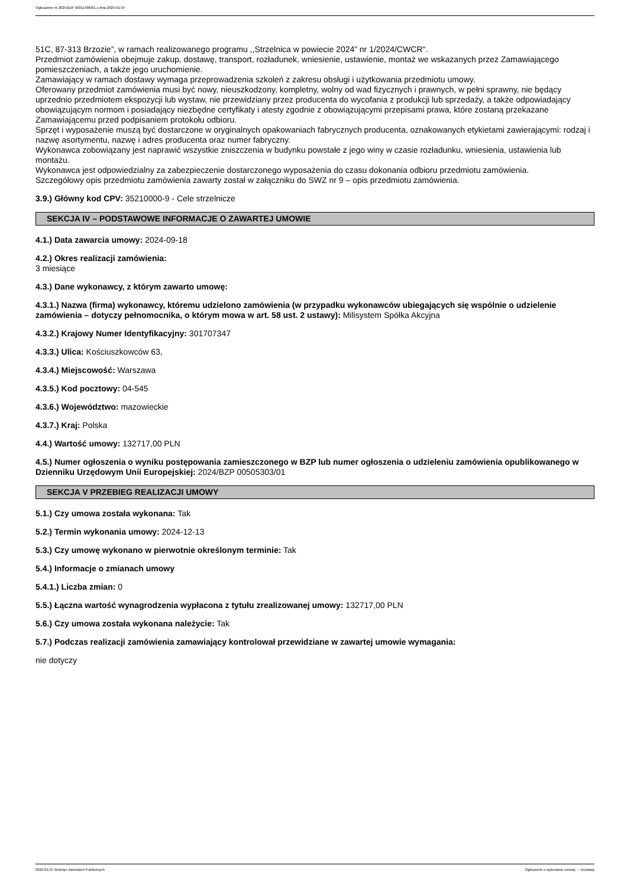Ogłoszenie nr 2025/BZP 00011406/01 z dnia 2025-01-07
51C, 87-313 Brzozie”, w ramach realizowanego programu ,,Strzelnica w powiecie 2024” nr 1/2024/CWCR".
Przedmiot zamówienia obejmuje zakup, dostawę, transport, rozładunek, wniesienie, ustawienie, montaż we wskazanych przez Zamawiającego pomieszczeniach, a także jego uruchomienie.
Zamawiający w ramach dostawy wymaga przeprowadzenia szkoleń z zakresu obsługi i użytkowania przedmiotu umowy.
Oferowany przedmiot zamówienia musi być nowy, nieuszkodzony, kompletny, wolny od wad fizycznych i prawnych, w pełni sprawny, nie będący uprzednio przedmiotem ekspozycji lub wystaw, nie przewidziany przez producenta do wycofania z produkcji lub sprzedaży, a także odpowiadający obowiązującym normom i posiadający niezbędne certyfikaty i atesty zgodnie z obowiązującymi przepisami prawa, które zostaną przekazane Zamawiającemu przed podpisaniem protokołu odbioru.
Sprzęt i wyposażenie muszą być dostarczone w oryginalnych opakowaniach fabrycznych producenta, oznakowanych etykietami zawierającymi: rodzaj i nazwę asortymentu, nazwę i adres producenta oraz numer fabryczny.
Wykonawca zobowiązany jest naprawić wszystkie zniszczenia w budynku powstałe z jego winy w czasie rozładunku, wniesienia, ustawienia lub montażu.
Wykonawca jest odpowiedzialny za zabezpieczenie dostarczonego wyposażenia do czasu dokonania odbioru przedmiotu zamówienia.
Szczegółowy opis przedmiotu zamówienia zawarty został w załączniku do SWZ nr 9 – opis przedmiotu zamówienia.
3.9.) Główny kod CPV: 35210000-9 - Cele strzelnicze
SEKCJA IV – PODSTAWOWE INFORMACJE O ZAWARTEJ UMOWIE
4.1.) Data zawarcia umowy: 2024-09-18
4.2.) Okres realizacji zamówienia:
3 miesiące
4.3.) Dane wykonawcy, z którym zawarto umowę:
4.3.1.) Nazwa (firma) wykonawcy, któremu udzielono zamówienia (w przypadku wykonawców ubiegających się wspólnie o udzielenie zamówienia – dotyczy pełnomocnika, o którym mowa w art. 58 ust. 2 ustawy): Milisystem Spółka Akcyjna
4.3.2.) Krajowy Numer Identyfikacyjny: 301707347
4.3.3.) Ulica: Kościuszkowców 63,
4.3.4.) Miejscowość: Warszawa
4.3.5.) Kod pocztowy: 04-545
4.3.6.) Województwo: mazowieckie
4.3.7.) Kraj: Polska
4.4.) Wartość umowy: 132717,00 PLN
4.5.) Numer ogłoszenia o wyniku postępowania zamieszczonego w BZP lub numer ogłoszenia o udzieleniu zamówienia opublikowanego w Dzienniku Urzędowym Unii Europejskiej: 2024/BZP 00505303/01
SEKCJA V PRZEBIEG REALIZACJI UMOWY
5.1.) Czy umowa została wykonana: Tak
5.2.) Termin wykonania umowy: 2024-12-13
5.3.) Czy umowę wykonano w pierwotnie określonym terminie: Tak
5.4.) Informacje o zmianach umowy
5.4.1.) Liczba zmian: 0
5.5.) Łączna wartość wynagrodzenia wypłacona z tytułu zrealizowanej umowy: 132717,00 PLN
5.6.) Czy umowa została wykonana należycie: Tak
5.7.) Podczas realizacji zamówienia zamawiający kontrolował przewidziane w zawartej umowie wymagania:
nie dotyczy
2025-01-07 Biuletyn Zamówień Publicznych Ogłoszenie o wykonaniu umowy - - Dostawy